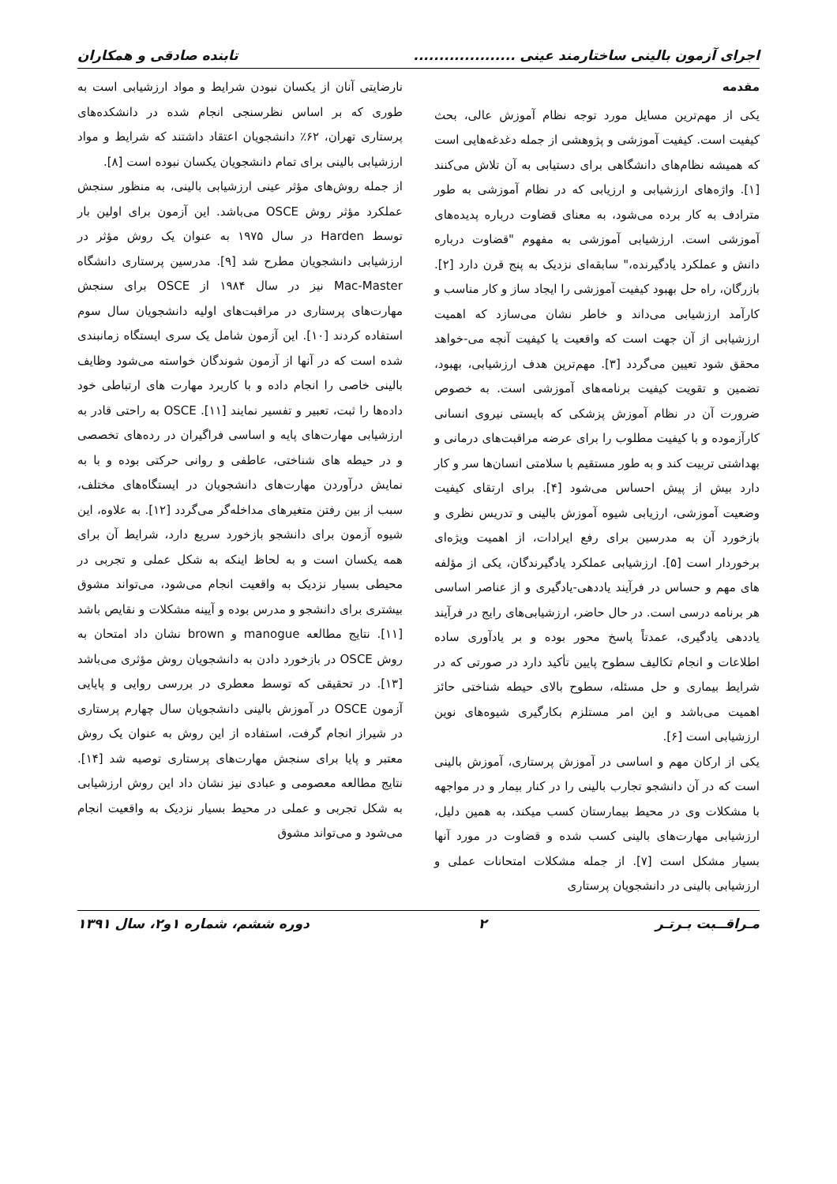اجرای آزمون بالینی ساختارمند عینی .................... تابنده صادقی و همکاران
مقدمه
یکی از مهم‌ترین مسایل مورد توجه نظام آموزش عالی، بحث کیفیت است. کیفیت آموزشی و پژوهشی از جمله دغدغه‌هایی است که همیشه نظام‌های دانشگاهی برای دستیابی به آن تلاش می‌کنند [۱]. واژه‌های ارزشیابی و ارزیابی که در نظام آموزشی به طور مترادف به کار برده می‌شود، به معنای قضاوت درباره پدیده‌های آموزشی است. ارزشیابی آموزشی به مفهوم "قضاوت درباره دانش و عملکرد یادگیرنده،" سابقه‌ای نزدیک به پنج قرن دارد [۲]. بازرگان، راه حل بهبود کیفیت آموزشی را ایجاد ساز و کار مناسب و کارآمد ارزشیابی می‌داند و خاطر نشان می‌سازد که اهمیت ارزشیابی از آن جهت است که واقعیت یا کیفیت آنچه می-خواهد محقق شود تعیین می‌گردد [۳]. مهم‌ترین هدف ارزشیابی، بهبود، تضمین و تقویت کیفیت برنامه‌های آموزشی است. به خصوص ضرورت آن در نظام آموزش پزشکی که بایستی نیروی انسانی کارآزموده و با کیفیت مطلوب را برای عرضه مراقبت‌های درمانی و بهداشتی تربیت کند و به طور مستقیم با سلامتی انسان‌ها سر و کار دارد بیش از پیش احساس می‌شود [۴]. برای ارتقای کیفیت وضعیت آموزشی، ارزیابی شیوه آموزش بالینی و تدریس نظری و بازخورد آن به مدرسین برای رفع ایرادات، از اهمیت ویژه‌ای برخوردار است [۵]. ارزشیابی عملکرد یادگیرندگان، یکی از مؤلفه های مهم و حساس در فرآیند یاددهی-یادگیری و از عناصر اساسی هر برنامه درسی است. در حال حاضر، ارزشیابی‌های رایج در فرآیند یاددهی یادگیری، عمدتاً پاسخ محور بوده و بر یادآوری ساده اطلاعات و انجام تکالیف سطوح پایین تأکید دارد در صورتی که در شرایط بیماری و حل مسئله، سطوح بالای حیطه شناختی حائز اهمیت می‌باشد و این امر مستلزم بکارگیری شیوه‌های نوین ارزشیابی است [۶].
یکی از ارکان مهم و اساسی در آموزش پرستاری، آموزش بالینی است که در آن دانشجو تجارب بالینی را در کنار بیمار و در مواجهه با مشکلات وی در محیط بیمارستان کسب میکند، به همین دلیل، ارزشیابی مهارت‌های بالینی کسب شده و قضاوت در مورد آنها بسیار مشکل است [۷]. از جمله مشکلات امتحانات عملی و ارزشیابی بالینی در دانشجویان پرستاری
نارضایتی آنان از یکسان نبودن شرایط و مواد ارزشیابی است به طوری که بر اساس نظرسنجی انجام شده در دانشکده‌های پرستاری تهران، ۶۲٪ دانشجویان اعتقاد داشتند که شرایط و مواد ارزشیابی بالینی برای تمام دانشجویان یکسان نبوده است [۸].
از جمله روش‌های مؤثر عینی ارزشیابی بالینی، به منظور سنجش عملکرد مؤثر روش OSCE می‌باشد. این آزمون برای اولین بار توسط Harden در سال ۱۹۷۵ به عنوان یک روش مؤثر در ارزشیابی دانشجویان مطرح شد [۹]. مدرسین پرستاری دانشگاه Mac-Master نیز در سال ۱۹۸۴ از OSCE برای سنجش مهارت‌های پرستاری در مراقبت‌های اولیه دانشجویان سال سوم استفاده کردند [۱۰]. این آزمون شامل یک سری ایستگاه زمانبندی شده است که در آنها از آزمون شوندگان خواسته می‌شود وظایف بالینی خاصی را انجام داده و با کاربرد مهارت های ارتباطی خود داده‌ها را ثبت، تعبیر و تفسیر نمایند [۱۱]. OSCE به راحتی قادر به ارزشیابی مهارت‌های پایه و اساسی فراگیران در رده‌های تخصصی و در حیطه های شناختی، عاطفی و روانی حرکتی بوده و با به نمایش درآوردن مهارت‌های دانشجویان در ایستگاه‌های مختلف، سبب از بین رفتن متغیرهای مداخله‌گر می‌گردد [۱۲]. به علاوه، این شیوه آزمون برای دانشجو بازخورد سریع دارد، شرایط آن برای همه یکسان است و به لحاظ اینکه به شکل عملی و تجربی در محیطی بسیار نزدیک به واقعیت انجام می‌شود، می‌تواند مشوق بیشتری برای دانشجو و مدرس بوده و آیینه مشکلات و نقایص باشد [۱۱]. نتایج مطالعه manogue و brown نشان داد امتحان به روش OSCE در بازخورد دادن به دانشجویان روش مؤثری می‌باشد [۱۳]. در تحقیقی که توسط معطری در بررسی روایی و پایایی آزمون OSCE در آموزش بالینی دانشجویان سال چهارم پرستاری در شیراز انجام گرفت، استفاده از این روش به عنوان یک روش معتبر و پایا برای سنجش مهارت‌های پرستاری توصیه شد [۱۴]. نتایج مطالعه معصومی و عبادی نیز نشان داد این روش ارزشیابی به شکل تجربی و عملی در محیط بسیار نزدیک به واقعیت انجام می‌شود و می‌تواند مشوق
مـراقــبت بـرتـر ۲ دوره ششم، شماره ۱و۲، سال ۱۳۹۱